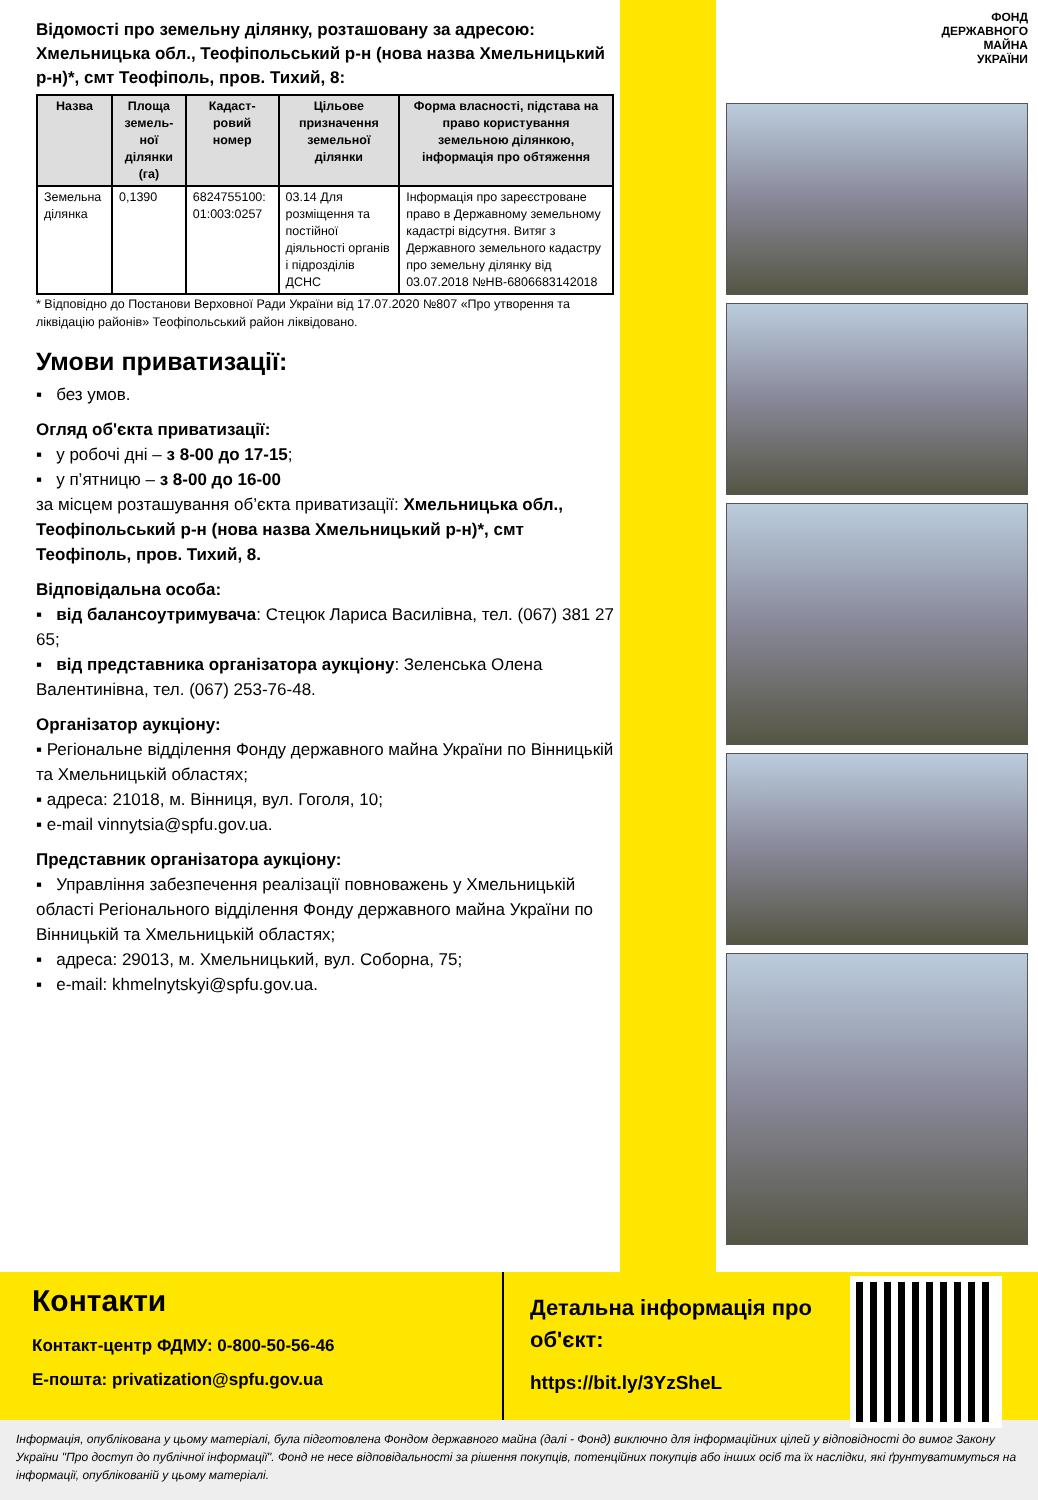Відомості про земельну ділянку, розташовану за адресою: Хмельницька обл., Теофіпольський р-н (нова назва Хмельницький р-н)*, смт Теофіполь, пров. Тихий, 8:
| Назва | Площа земель-ної ділянки (га) | Кадаст-ровий номер | Цільове призначення земельної ділянки | Форма власності, підстава на право користування земельною ділянкою, інформація про обтяження |
| --- | --- | --- | --- | --- |
| Земельна ділянка | 0,1390 | 6824755100: 01:003:0257 | 03.14 Для розміщення та постійної діяльності органів і підрозділів ДСНС | Інформація про зареєстроване право в Державному земельному кадастрі відсутня. Витяг з Державного земельного кадастру про земельну ділянку від 03.07.2018 №НВ-6806683142018 |
* Відповідно до Постанови Верховної Ради України від 17.07.2020 №807 «Про утворення та ліквідацію районів» Теофіпольський район ліквідовано.
Умови приватизації:
▪ без умов.
Огляд об'єкта приватизації:
▪ у робочі дні – з 8-00 до 17-15;
▪ у п’ятницю – з 8-00 до 16-00
за місцем розташування об’єкта приватизації: Хмельницька обл., Теофіпольський р-н (нова назва Хмельницький р-н)*, смт Теофіполь, пров. Тихий, 8.
Відповідальна особа:
▪ від балансоутримувача: Стецюк Лариса Василівна, тел. (067) 381 27 65;
▪ від представника організатора аукціону: Зеленська Олена Валентинівна, тел. (067) 253-76-48.
Організатор аукціону:
▪ Регіональне відділення Фонду державного майна України по Вінницькій та Хмельницькій областях;
▪ адреса: 21018, м. Вінниця, вул. Гоголя, 10;
▪ e-mail vinnytsia@spfu.gov.ua.
Представник організатора аукціону:
▪ Управління забезпечення реалізації повноважень у Хмельницькій області Регіонального відділення Фонду державного майна України по Вінницькій та Хмельницькій областях;
▪ адреса: 29013, м. Хмельницький, вул. Соборна, 75;
▪ e-mail: khmelnytskyi@spfu.gov.ua.
ФОНД
ДЕРЖАВНОГО
МАЙНА
УКРАЇНИ
Контакти
Контакт-центр ФДМУ: 0-800-50-56-46
Е-пошта: privatization@spfu.gov.ua
Детальна інформація про об'єкт:
https://bit.ly/3YzSheL
Інформація, опублікована у цьому матеріалі, була підготовлена Фондом державного майна (далі - Фонд) виключно для інформаційних цілей у відповідності до вимог Закону України "Про доступ до публічної інформації". Фонд не несе відповідальності за рішення покупців, потенційних покупців або інших осіб та їх наслідки, які ґрунтуватимуться на інформації, опублікованій у цьому матеріалі.